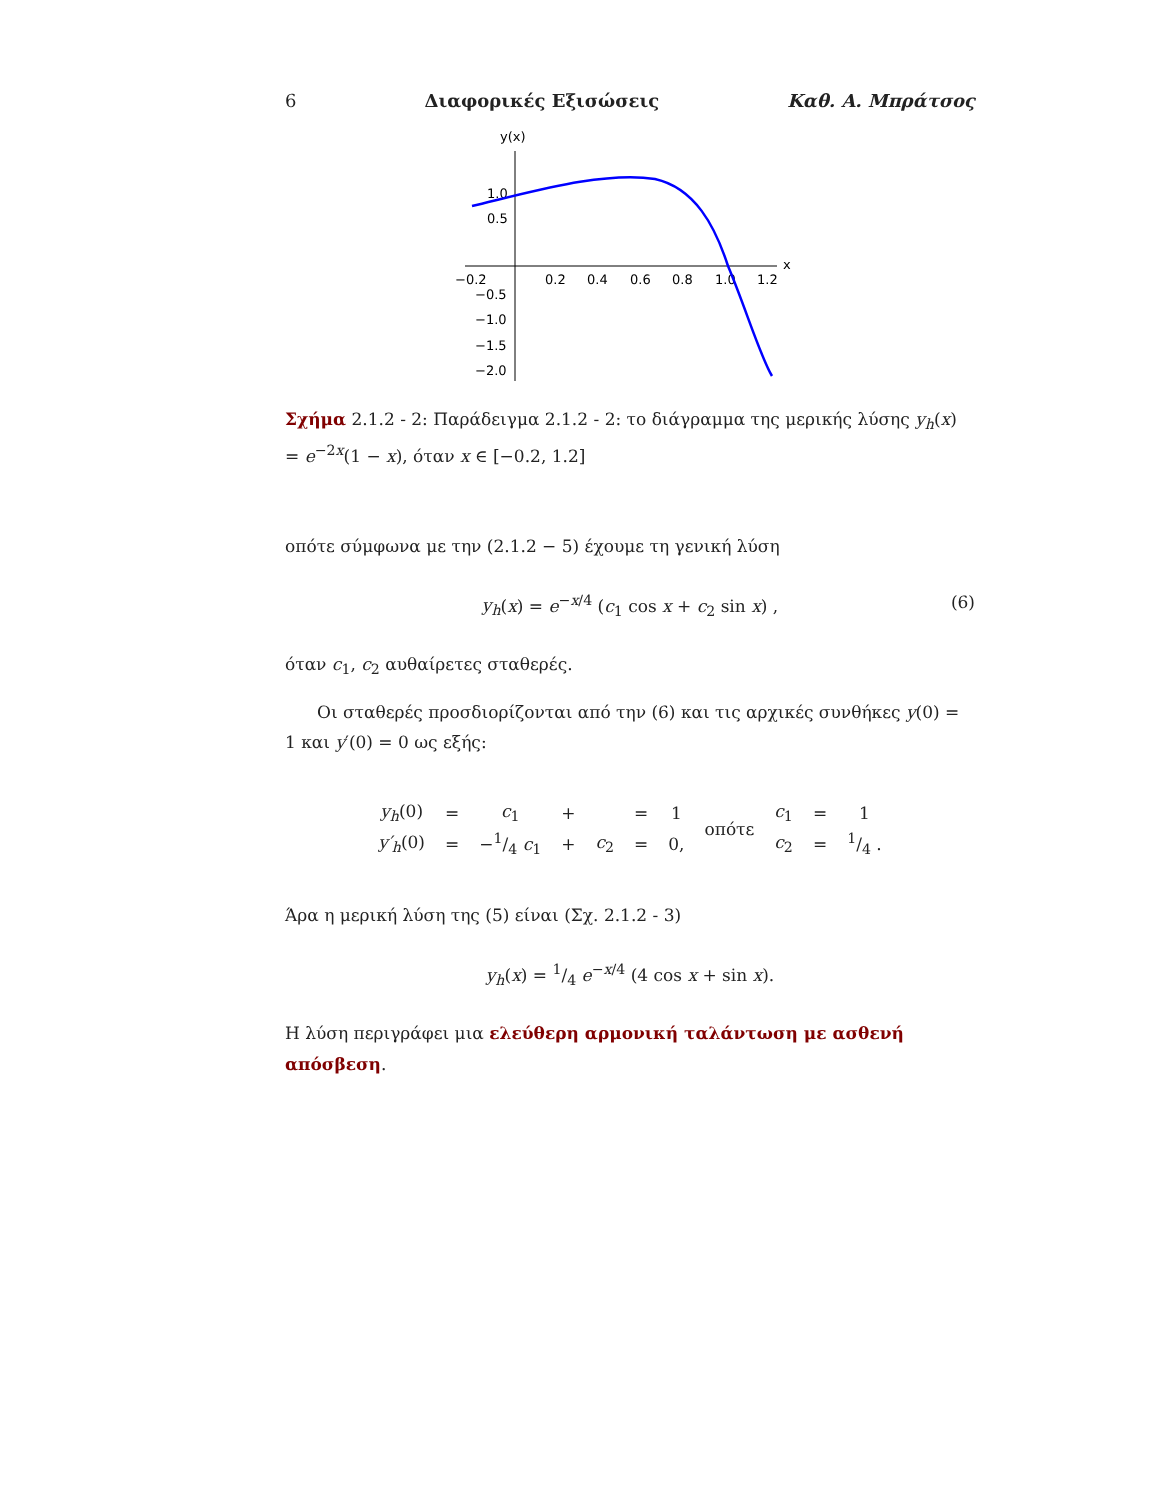6 Διαφορικές Εξισώσεις Καθ. Α. Μπράτσος
y(x)
x
−0.2
0.2
0.4
0.6
0.8
1.0
1.2
1.0
0.5
−0.5
−1.0
−1.5
−2.0
Σχήμα 2.1.2 - 2: Παράδειγμα 2.1.2 - 2: το διάγραμμα της μερικής λύσης y<sub>h</sub>(x) = e<sup>−2x</sup>(1 − x), όταν x ∈ [−0.2, 1.2]
οπότε σύμφωνα με την (2.1.2 − 5) έχουμε τη γενική λύση
y<sub>h</sub>(x) = e<sup>−x/4</sup> (c<sub>1</sub> cos x + c<sub>2</sub> sin x) , (6)
όταν c<sub>1</sub>, c<sub>2</sub> αυθαίρετες σταθερές.
Οι σταθερές προσδιορίζονται από την (6) και τις αρχικές συνθήκες y(0) = 1 και y′(0) = 0 ως εξής:
| y<sub>h</sub> (0) | = | c<sub>1</sub> | + | | = | 1 | οπότε | c<sub>1</sub> | = | 1 |
| y′<sub>h</sub> (0) | = | −1/4 c<sub>1</sub> | + | c<sub>2</sub> | = | 0, | | c<sub>2</sub> | = | 1/4 . |
Άρα η μερική λύση της (5) είναι (Σχ. 2.1.2 - 3)
y<sub>h</sub>(x) = 1/4 e<sup>−x/4</sup> (4 cos x + sin x).
Η λύση περιγράφει μια ελεύθερη αρμονική ταλάντωση με ασθενή απόσβεση.